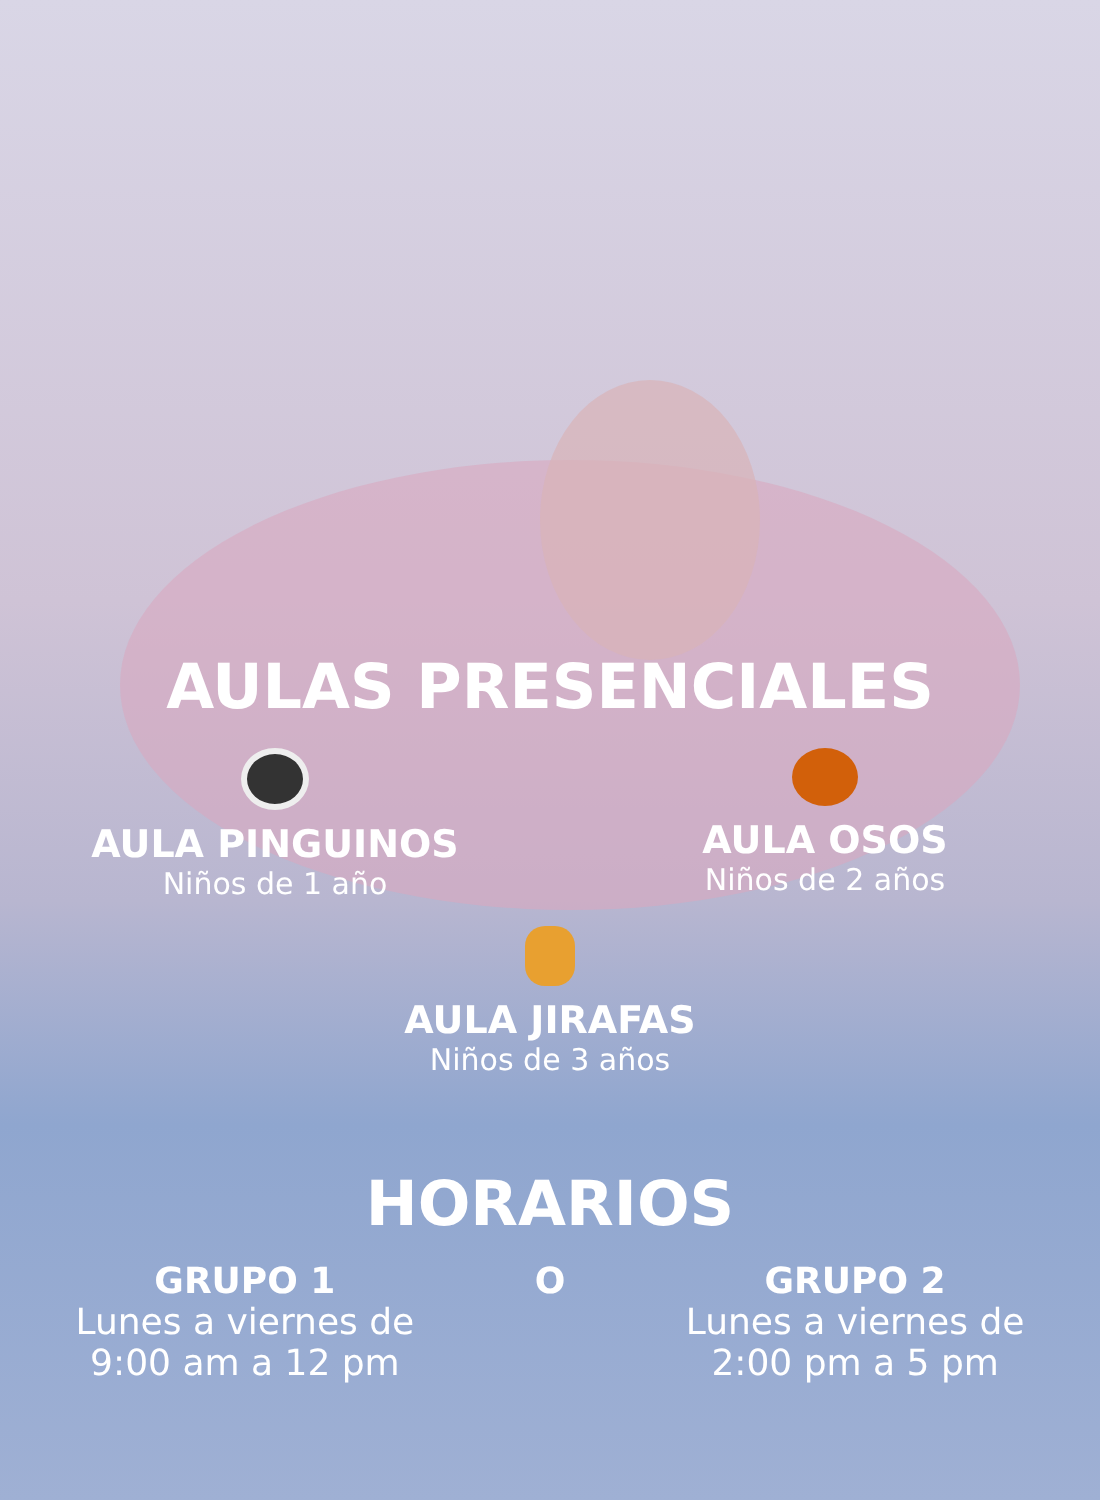AULAS PRESENCIALES
AULA PINGUINOS
Niños de 1 año
AULA OSOS
Niños de 2 años
AULA JIRAFAS
Niños de 3 años
HORARIOS
GRUPO 1
Lunes a viernes de 9:00 am a 12 pm
O GRUPO 2
Lunes a viernes de 2:00 pm a 5 pm